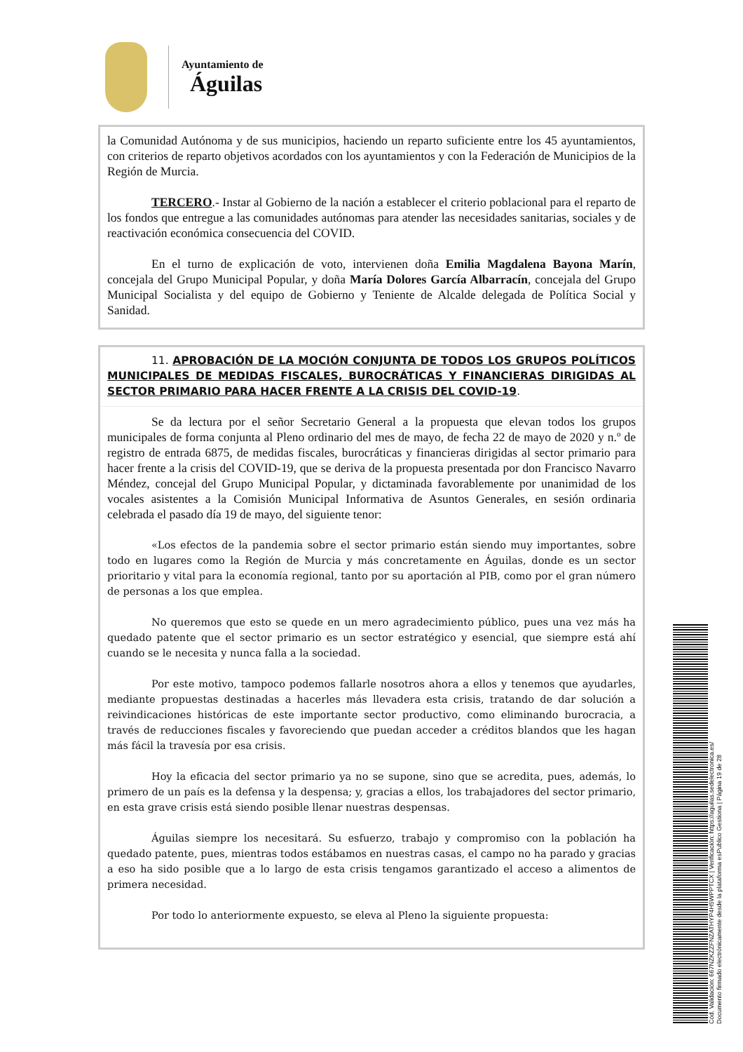Ayuntamiento de
Águilas
la Comunidad Autónoma y de sus municipios, haciendo un reparto suficiente entre los 45 ayuntamientos, con criterios de reparto objetivos acordados con los ayuntamientos y con la Federación de Municipios de la Región de Murcia.
TERCERO.- Instar al Gobierno de la nación a establecer el criterio poblacional para el reparto de los fondos que entregue a las comunidades autónomas para atender las necesidades sanitarias, sociales y de reactivación económica consecuencia del COVID.
En el turno de explicación de voto, intervienen doña Emilia Magdalena Bayona Marín, concejala del Grupo Municipal Popular, y doña María Dolores García Albarracín, concejala del Grupo Municipal Socialista y del equipo de Gobierno y Teniente de Alcalde delegada de Política Social y Sanidad.
11. APROBACIÓN DE LA MOCIÓN CONJUNTA DE TODOS LOS GRUPOS POLÍTICOS MUNICIPALES DE MEDIDAS FISCALES, BUROCRÁTICAS Y FINANCIERAS DIRIGIDAS AL SECTOR PRIMARIO PARA HACER FRENTE A LA CRISIS DEL COVID-19.
Se da lectura por el señor Secretario General a la propuesta que elevan todos los grupos municipales de forma conjunta al Pleno ordinario del mes de mayo, de fecha 22 de mayo de 2020 y n.º de registro de entrada 6875, de medidas fiscales, burocráticas y financieras dirigidas al sector primario para hacer frente a la crisis del COVID-19, que se deriva de la propuesta presentada por don Francisco Navarro Méndez, concejal del Grupo Municipal Popular, y dictaminada favorablemente por unanimidad de los vocales asistentes a la Comisión Municipal Informativa de Asuntos Generales, en sesión ordinaria celebrada el pasado día 19 de mayo, del siguiente tenor:
«Los efectos de la pandemia sobre el sector primario están siendo muy importantes, sobre todo en lugares como la Región de Murcia y más concretamente en Águilas, donde es un sector prioritario y vital para la economía regional, tanto por su aportación al PIB, como por el gran número de personas a los que emplea.
No queremos que esto se quede en un mero agradecimiento público, pues una vez más ha quedado patente que el sector primario es un sector estratégico y esencial, que siempre está ahí cuando se le necesita y nunca falla a la sociedad.
Por este motivo, tampoco podemos fallarle nosotros ahora a ellos y tenemos que ayudarles, mediante propuestas destinadas a hacerles más llevadera esta crisis, tratando de dar solución a reivindicaciones históricas de este importante sector productivo, como eliminando burocracia, a través de reducciones fiscales y favoreciendo que puedan acceder a créditos blandos que les hagan más fácil la travesía por esa crisis.
Hoy la eficacia del sector primario ya no se supone, sino que se acredita, pues, además, lo primero de un país es la defensa y la despensa; y, gracias a ellos, los trabajadores del sector primario, en esta grave crisis está siendo posible llenar nuestras despensas.
Águilas siempre los necesitará. Su esfuerzo, trabajo y compromiso con la población ha quedado patente, pues, mientras todos estábamos en nuestras casas, el campo no ha parado y gracias a eso ha sido posible que a lo largo de esta crisis tengamos garantizado el acceso a alimentos de primera necesidad.
Por todo lo anteriormente expuesto, se eleva al Pleno la siguiente propuesta:
Cód. Validación: 667NZKZZFNZATHYP4H5WPPTCX | Verificación: https://aguilas.sedelectronica.es/
Documento firmado electrónicamente desde la plataforma esPublico Gestiona | Página 19 de 28